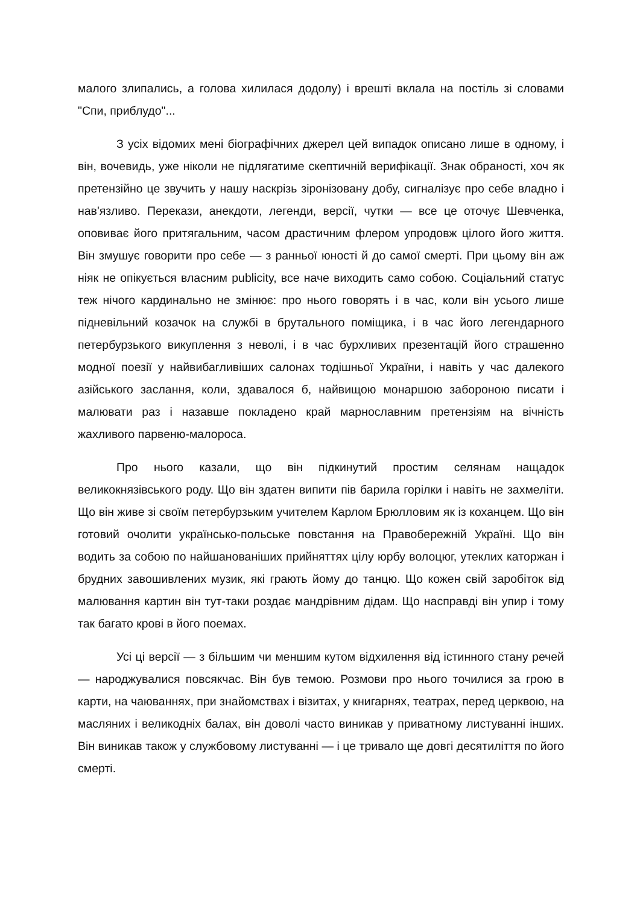малого злипались, а голова хилилася додолу) і врешті вклала на постіль зі словами "Спи, приблудо"...
З усіх відомих мені біографічних джерел цей випадок описано лише в одному, і він, вочевидь, уже ніколи не підлягатиме скептичній верифікації. Знак обраності, хоч як претензійно це звучить у нашу наскрізь зіронізовану добу, сигналізує про себе владно і нав'язливо. Перекази, анекдоти, легенди, версії, чутки — все це оточує Шевченка, оповиває його притягальним, часом драстичним флером упродовж цілого його життя. Він змушує говорити про себе — з ранньої юності й до самої смерті. При цьому він аж ніяк не опікується власним publicity, все наче виходить само собою. Соціальний статус теж нічого кардинально не змінює: про нього говорять і в час, коли він усього лише підневільний козачок на службі в брутального поміщика, і в час його легендарного петербурзького викуплення з неволі, і в час бурхливих презентацій його страшенно модної поезії у найвибагливіших салонах тодішньої України, і навіть у час далекого азійського заслання, коли, здавалося б, найвищою монаршою забороною писати і малювати раз і назавше покладено край марнославним претензіям на вічність жахливого парвеню-малороса.
Про нього казали, що він підкинутий простим селянам нащадок великокнязівського роду. Що він здатен випити пів барила горілки і навіть не захмеліти. Що він живе зі своїм петербурзьким учителем Карлом Брюлловим як із коханцем. Що він готовий очолити українсько-польське повстання на Правобережній Україні. Що він водить за собою по найшанованіших прийняттях цілу юрбу волоцюг, утеклих каторжан і брудних завошивлених музик, які грають йому до танцю. Що кожен свій заробіток від малювання картин він тут-таки роздає мандрівним дідам. Що насправді він упир і тому так багато крові в його поемах.
Усі ці версії — з більшим чи меншим кутом відхилення від істинного стану речей — народжувалися повсякчас. Він був темою. Розмови про нього точилися за грою в карти, на чаюваннях, при знайомствах і візитах, у книгарнях, театрах, перед церквою, на масляних і великодніх балах, він доволі часто виникав у приватному листуванні інших. Він виникав також у службовому листуванні — і це тривало ще довгі десятиліття по його смерті.